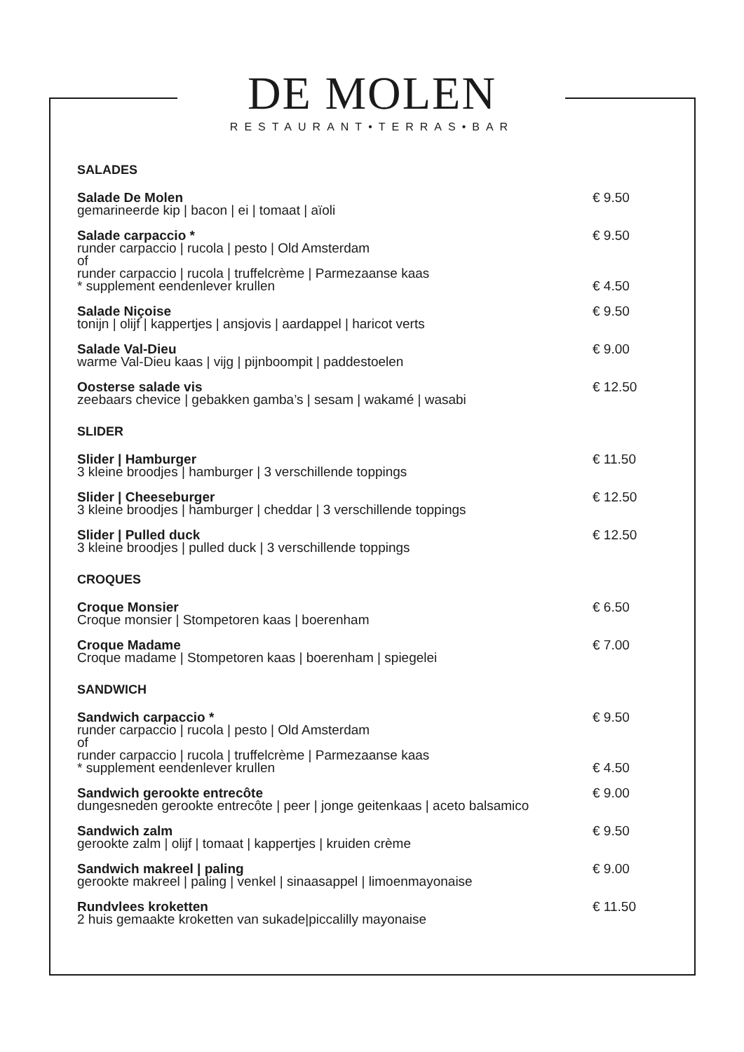DE MOLEN
RESTAURANT•TERRAS•BAR
SALADES
Salade De Molen
gemarineerde kip | bacon | ei | tomaat | aïoli
€ 9.50
Salade carpaccio *
runder carpaccio | rucola | pesto | Old Amsterdam
of
runder carpaccio | rucola | truffelcrème | Parmezaanse kaas
* supplement eendenlever krullen
€ 9.50
€ 4.50
Salade Niçoise
tonijn | olijf | kappertjes | ansjovis | aardappel | haricot verts
€ 9.50
Salade Val-Dieu
warme Val-Dieu kaas | vijg | pijnboompit | paddestoelen
€ 9.00
Oosterse salade vis
zeebaars chevice | gebakken gamba’s | sesam | wakamé | wasabi
€ 12.50
SLIDER
Slider | Hamburger
3 kleine broodjes | hamburger | 3 verschillende toppings
€ 11.50
Slider | Cheeseburger
3 kleine broodjes | hamburger | cheddar | 3 verschillende toppings
€ 12.50
Slider | Pulled duck
3 kleine broodjes | pulled duck | 3 verschillende toppings
€ 12.50
CROQUES
Croque Monsier
Croque monsier | Stompetoren kaas | boerenham
€ 6.50
Croque Madame
Croque madame | Stompetoren kaas | boerenham | spiegelei
€ 7.00
SANDWICH
Sandwich carpaccio *
runder carpaccio | rucola | pesto | Old Amsterdam
of
runder carpaccio | rucola | truffelcrème | Parmezaanse kaas
* supplement eendenlever krullen
€ 9.50
€ 4.50
Sandwich gerookte entrecôte
dungesneden gerookte entrecôte | peer | jonge geitenkaas | aceto balsamico
€ 9.00
Sandwich zalm
gerookte zalm | olijf | tomaat | kappertjes | kruiden crème
€ 9.50
Sandwich makreel | paling
gerookte makreel | paling | venkel | sinaasappel | limoenmayonaise
€ 9.00
Rundvlees kroketten
2 huis gemaakte kroketten van sukade|piccalilly mayonaise
€ 11.50